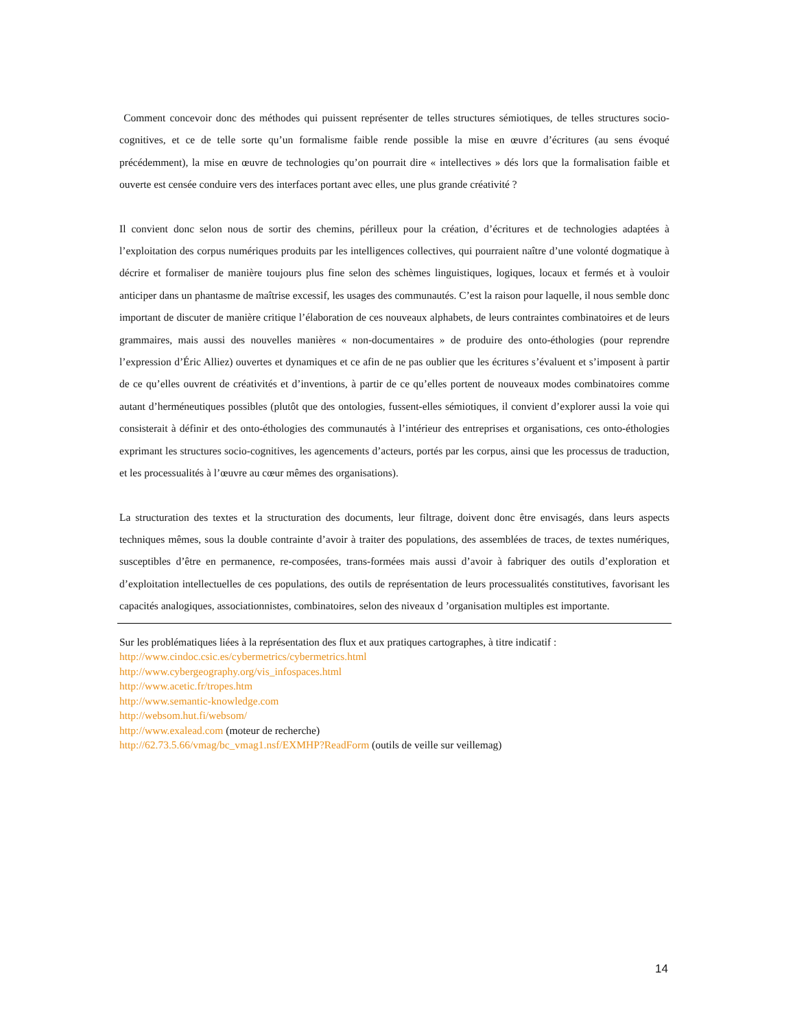Comment concevoir donc des méthodes qui puissent représenter de telles structures sémiotiques, de telles structures socio-cognitives, et ce de telle sorte qu’un formalisme faible rende possible la mise en œuvre d’écritures (au sens évoqué précédemment), la mise en œuvre de technologies qu’on pourrait dire « intellectives » dés lors que la formalisation faible et ouverte est censée conduire vers des interfaces portant avec elles, une plus grande créativité ?
Il convient donc selon nous de sortir des chemins, périlleux pour la création, d’écritures et de technologies adaptées à l’exploitation des corpus numériques produits par les intelligences collectives, qui pourraient naître d’une volonté dogmatique à décrire et formaliser de manière toujours plus fine selon des schèmes linguistiques, logiques, locaux et fermés et à vouloir anticiper dans un phantasme de maîtrise excessif, les usages des communautés. C’est la raison pour laquelle, il nous semble donc important de discuter de manière critique l’élaboration de ces nouveaux alphabets, de leurs contraintes combinatoires et de leurs grammaires, mais aussi des nouvelles manières « non-documentaires » de produire des onto-éthologies (pour reprendre l’expression d’Éric Alliez) ouvertes et dynamiques et ce afin de ne pas oublier que les écritures s’évaluent et s’imposent à partir de ce qu’elles ouvrent de créativités et d’inventions, à partir de ce qu’elles portent de nouveaux modes combinatoires comme autant d’herméneutiques possibles (plutôt que des ontologies, fussent-elles sémiotiques, il convient d’explorer aussi la voie qui consisterait à définir et des onto-éthologies des communautés à l’intérieur des entreprises et organisations, ces onto-éthologies exprimant les structures socio-cognitives, les agencements d’acteurs, portés par les corpus, ainsi que les processus de traduction, et les processualités à l’œuvre au cœur mêmes des organisations).
La structuration des textes et la structuration des documents, leur filtrage, doivent donc être envisagés, dans leurs aspects techniques mêmes, sous la double contrainte d’avoir à traiter des populations, des assemblées de traces, de textes numériques, susceptibles d’être en permanence, re-composées, trans-formées mais aussi d’avoir à fabriquer des outils d’exploration et d’exploitation intellectuelles de ces populations, des outils de représentation de leurs processualités constitutives, favorisant les capacités analogiques, associationnistes, combinatoires, selon des niveaux d ’organisation multiples est importante.
Sur les problématiques liées à la représentation des flux et aux pratiques cartographes, à titre indicatif :
http://www.cindoc.csic.es/cybermetrics/cybermetrics.html
http://www.cybergeography.org/vis_infospaces.html
http://www.acetic.fr/tropes.htm
http://www.semantic-knowledge.com
http://websom.hut.fi/websom/
http://www.exalead.com (moteur de recherche)
http://62.73.5.66/vmag/bc_vmag1.nsf/EXMHP?ReadForm (outils de veille sur veillemag)
14